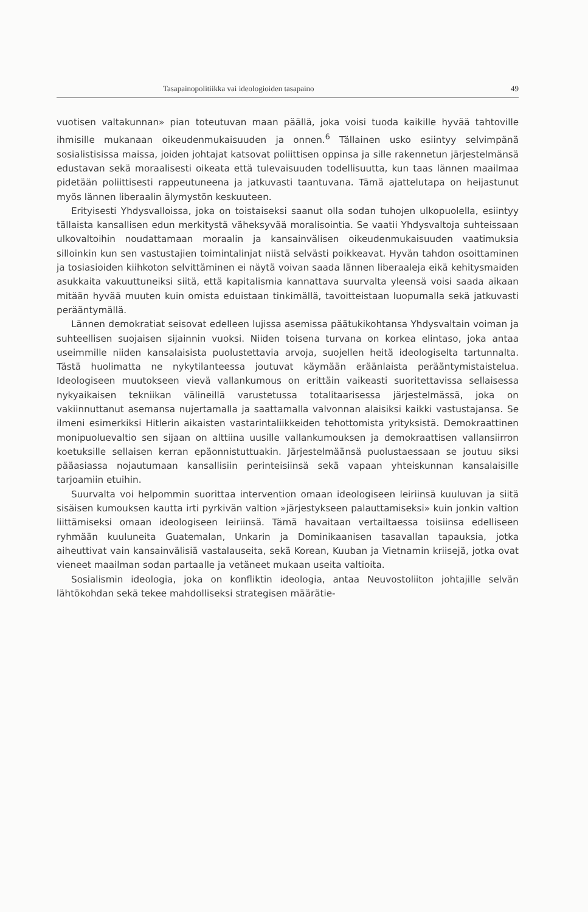Tasapainopolitiikka vai ideologioiden tasapaino 49
vuotisen valtakunnan» pian toteutuvan maan päällä, joka voisi tuoda kaikille hyvää tahtoville ihmisille mukanaan oikeudenmukaisuuden ja onnen.<sup>6</sup> Tällainen usko esiintyy selvimpänä sosialistisissa maissa, joiden johtajat katsovat poliittisen oppinsa ja sille rakennetun järjestelmänsä edustavan sekä moraalisesti oikeata että tulevaisuuden todellisuutta, kun taas lännen maailmaa pidetään poliittisesti rappeutuneena ja jatkuvasti taantuvana. Tämä ajattelutapa on heijastunut myös lännen liberaalin älymystön keskuuteen.
Erityisesti Yhdysvalloissa, joka on toistaiseksi saanut olla sodan tuhojen ulkopuolella, esiintyy tällaista kansallisen edun merkitystä väheksyvää moralisointia. Se vaatii Yhdysvaltoja suhteissaan ulkovaltoihin noudattamaan moraalin ja kansainvälisen oikeudenmukaisuuden vaatimuksia silloinkin kun sen vastustajien toimintalinjat niistä selvästi poikkeavat. Hyvän tahdon osoittaminen ja tosiasioiden kiihkoton selvittäminen ei näytä voivan saada lännen liberaaleja eikä kehitysmaiden asukkaita vakuuttuneiksi siitä, että kapitalismia kannattava suurvalta yleensä voisi saada aikaan mitään hyvää muuten kuin omista eduistaan tinkimällä, tavoitteistaan luopumalla sekä jatkuvasti perääntymällä.
Lännen demokratiat seisovat edelleen lujissa asemissa päätukikohtansa Yhdysvaltain voiman ja suhteellisen suojaisen sijainnin vuoksi. Niiden toisena turvana on korkea elintaso, joka antaa useimmille niiden kansalaisista puolustettavia arvoja, suojellen heitä ideologiselta tartunnalta. Tästä huolimatta ne nykytilanteessa joutuvat käymään eräänlaista perääntymistaistelua. Ideologiseen muutokseen vievä vallankumous on erittäin vaikeasti suoritettavissa sellaisessa nykyaikaisen tekniikan välineillä varustetussa totalitaarisessa järjestelmässä, joka on vakiinnuttanut asemansa nujertamalla ja saattamalla valvonnan alaisiksi kaikki vastustajansa. Se ilmeni esimerkiksi Hitlerin aikaisten vastarintaliikkeiden tehottomista yrityksistä. Demokraattinen monipuoluevaltio sen sijaan on alttiina uusille vallankumouksen ja demokraattisen vallansiirron koetuksille sellaisen kerran epäonnistuttuakin. Järjestelmäänsä puolustaessaan se joutuu siksi pääasiassa nojautumaan kansallisiin perinteisiinsä sekä vapaan yhteiskunnan kansalaisille tarjoamiin etuihin.
Suurvalta voi helpommin suorittaa intervention omaan ideologiseen leiriinsä kuuluvan ja siitä sisäisen kumouksen kautta irti pyrkivän valtion »järjestykseen palauttamiseksi» kuin jonkin valtion liittämiseksi omaan ideologiseen leiriinsä. Tämä havaitaan vertailtaessa toisiinsa edelliseen ryhmään kuuluneita Guatemalan, Unkarin ja Dominikaanisen tasavallan tapauksia, jotka aiheuttivat vain kansainvälisiä vastalauseita, sekä Korean, Kuuban ja Vietnamin kriisejä, jotka ovat vieneet maailman sodan partaalle ja vetäneet mukaan useita valtioita.
Sosialismin ideologia, joka on konfliktin ideologia, antaa Neuvostoliiton johtajille selvän lähtökohdan sekä tekee mahdolliseksi strategisen määrätie-